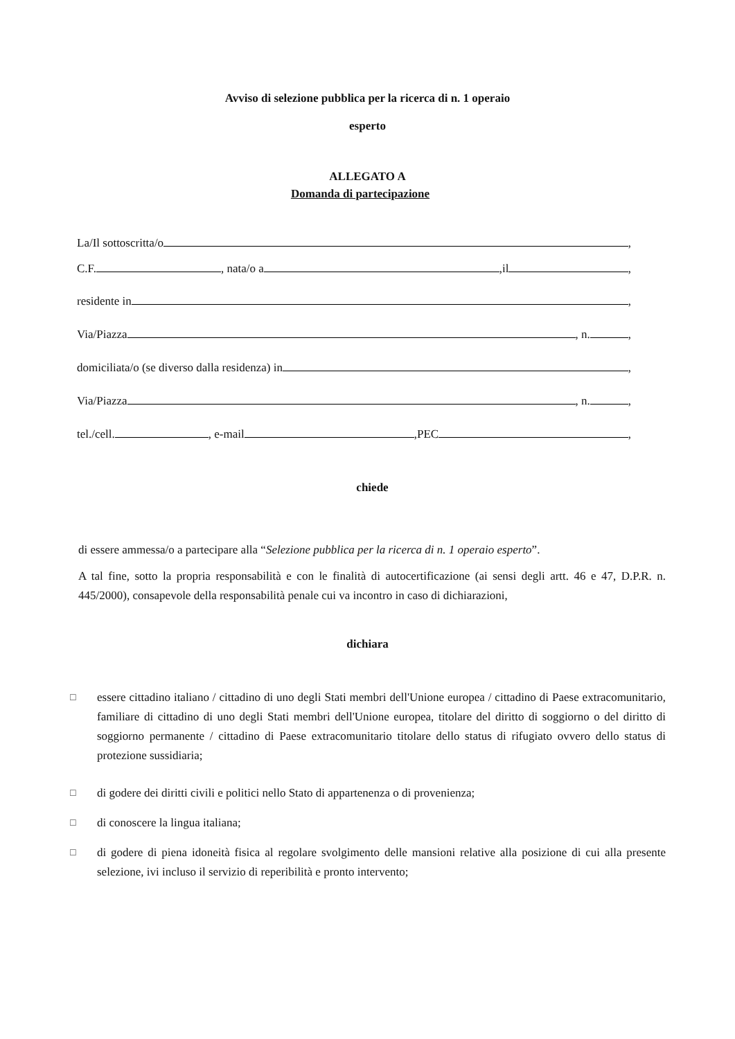Avviso di selezione pubblica per la ricerca di n. 1 operaio
esperto
ALLEGATO A
Domanda di partecipazione
La/Il sottoscritta/o ,
C.F. , nata/o a ,il ,
residente in ,
Via/Piazza , n. ,
domiciliata/o (se diverso dalla residenza) in ,
Via/Piazza , n. ,
tel./cell. , e-mail ,PEC ,
chiede
di essere ammessa/o a partecipare alla “Selezione pubblica per la ricerca di n. 1 operaio esperto”.
A tal fine, sotto la propria responsabilità e con le finalità di autocertificazione (ai sensi degli artt. 46 e 47, D.P.R. n. 445/2000), consapevole della responsabilità penale cui va incontro in caso di dichiarazioni,
dichiara
☐
essere cittadino italiano / cittadino di uno degli Stati membri dell'Unione europea / cittadino di Paese extracomunitario, familiare di cittadino di uno degli Stati membri dell'Unione europea, titolare del diritto di soggiorno o del diritto di soggiorno permanente / cittadino di Paese extracomunitario titolare dello status di rifugiato ovvero dello status di protezione sussidiaria;
☐
di godere dei diritti civili e politici nello Stato di appartenenza o di provenienza;
☐
di conoscere la lingua italiana;
☐
di godere di piena idoneità fisica al regolare svolgimento delle mansioni relative alla posizione di cui alla presente selezione, ivi incluso il servizio di reperibilità e pronto intervento;